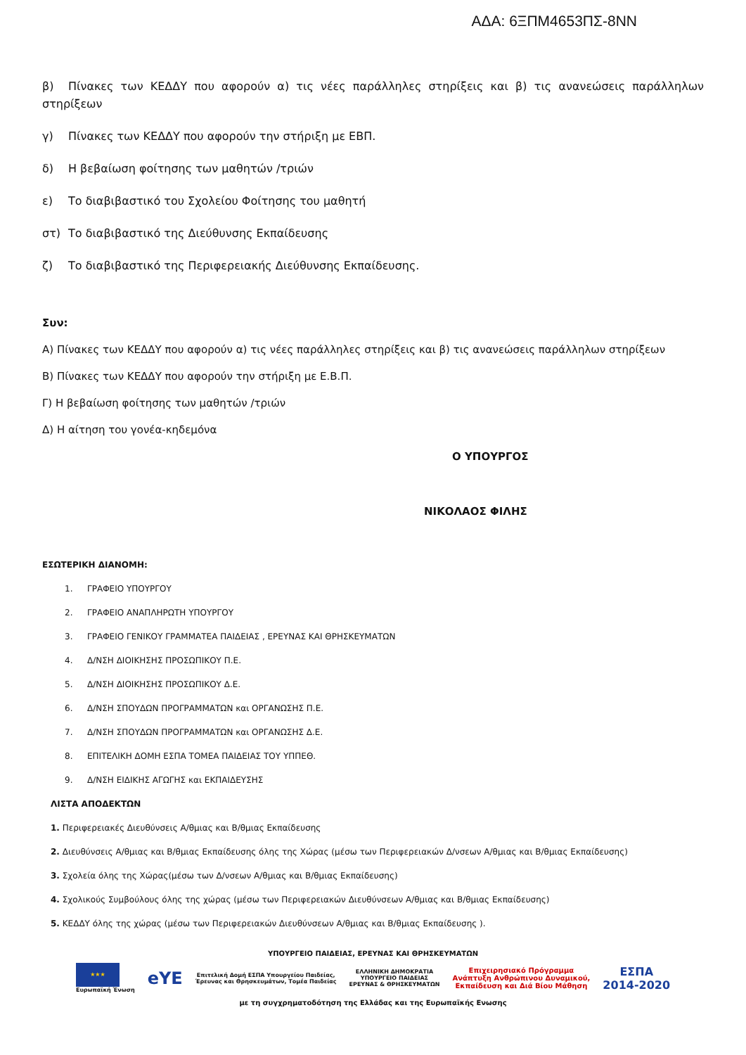ΑΔΑ: 6ΞΠΜ4653ΠΣ-8ΝΝ
β) Πίνακες των ΚΕΔΔΥ που αφορούν α) τις νέες παράλληλες στηρίξεις και β) τις ανανεώσεις παράλληλων στηρίξεων
γ) Πίνακες των ΚΕΔΔΥ που αφορούν την στήριξη με ΕΒΠ.
δ) Η βεβαίωση φοίτησης των μαθητών /τριών
ε) Το διαβιβαστικό του Σχολείου Φοίτησης του μαθητή
στ) Το διαβιβαστικό της Διεύθυνσης Εκπαίδευσης
ζ) Το διαβιβαστικό της Περιφερειακής Διεύθυνσης Εκπαίδευσης.
Συν:
Α) Πίνακες των ΚΕΔΔΥ που αφορούν α) τις νέες παράλληλες στηρίξεις και β) τις ανανεώσεις παράλληλων στηρίξεων
Β) Πίνακες των ΚΕΔΔΥ που αφορούν την στήριξη με Ε.Β.Π.
Γ) Η βεβαίωση φοίτησης των μαθητών /τριών
Δ) Η αίτηση του γονέα-κηδεμόνα
Ο ΥΠΟΥΡΓΟΣ
ΝΙΚΟΛΑΟΣ ΦΙΛΗΣ
ΕΣΩΤΕΡΙΚΗ ΔΙΑΝΟΜΗ:
1. ΓΡΑΦΕΙΟ ΥΠΟΥΡΓΟΥ
2. ΓΡΑΦΕΙΟ ΑΝΑΠΛΗΡΩΤΗ ΥΠΟΥΡΓΟΥ
3. ΓΡΑΦΕΙΟ ΓΕΝΙΚΟΥ ΓΡΑΜΜΑΤΕΑ ΠΑΙΔΕΙΑΣ , ΕΡΕΥΝΑΣ ΚΑΙ ΘΡΗΣΚΕΥΜΑΤΩΝ
4. Δ/ΝΣΗ ΔΙΟΙΚΗΣΗΣ ΠΡΟΣΩΠΙΚΟΥ Π.Ε.
5. Δ/ΝΣΗ ΔΙΟΙΚΗΣΗΣ ΠΡΟΣΩΠΙΚΟΥ Δ.Ε.
6. Δ/ΝΣΗ ΣΠΟΥΔΩΝ ΠΡΟΓΡΑΜΜΑΤΩΝ και ΟΡΓΑΝΩΣΗΣ Π.Ε.
7. Δ/ΝΣΗ ΣΠΟΥΔΩΝ ΠΡΟΓΡΑΜΜΑΤΩΝ και ΟΡΓΑΝΩΣΗΣ Δ.Ε.
8. ΕΠΙΤΕΛΙΚΗ ΔΟΜΗ ΕΣΠΑ ΤΟΜΕΑ ΠΑΙΔΕΙΑΣ ΤΟΥ ΥΠΠΕΘ.
9. Δ/ΝΣΗ ΕΙΔΙΚΗΣ ΑΓΩΓΗΣ και ΕΚΠΑΙΔΕΥΣΗΣ
ΛΙΣΤΑ ΑΠΟΔΕΚΤΩΝ
1. Περιφερειακές Διευθύνσεις Α/θμιας και Β/θμιας Εκπαίδευσης
2. Διευθύνσεις Α/θμιας και Β/θμιας Εκπαίδευσης όλης της Χώρας (μέσω των Περιφερειακών Δ/νσεων Α/θμιας και Β/θμιας Εκπαίδευσης)
3. Σχολεία όλης της Χώρας(μέσω των Δ/νσεων Α/θμιας και Β/θμιας Εκπαίδευσης)
4. Σχολικούς Συμβούλους όλης της χώρας (μέσω των Περιφερειακών Διευθύνσεων Α/θμιας και Β/θμιας Εκπαίδευσης)
5. ΚΕΔΔΥ όλης της χώρας (μέσω των Περιφερειακών Διευθύνσεων Α/θμιας και Β/θμιας Εκπαίδευσης ).
ΥΠΟΥΡΓΕΙΟ ΠΑΙΔΕΙΑΣ, ΕΡΕΥΝΑΣ ΚΑΙ ΘΡΗΣΚΕΥΜΑΤΩΝ
★★★
Ευρωπαϊκή Ένωση
eYE
Επιτελική Δομή ΕΣΠΑ Υπουργείου Παιδείας,
Έρευνας και Θρησκευμάτων, Τομέα Παιδείας
ΕΛΛΗΝΙΚΗ ΔΗΜΟΚΡΑΤΙΑ
ΥΠΟΥΡΓΕΙΟ ΠΑΙΔΕΙΑΣ
ΕΡΕΥΝΑΣ & ΘΡΗΣΚΕΥΜΑΤΩΝ
Επιχειρησιακό Πρόγραμμα
Ανάπτυξη Ανθρώπινου Δυναμικού,
Εκπαίδευση και Διά Βίου Μάθηση
ΕΣΠΑ
2014-2020
με τη συγχρηματοδότηση της Ελλάδας και της Ευρωπαϊκής Ενωσης